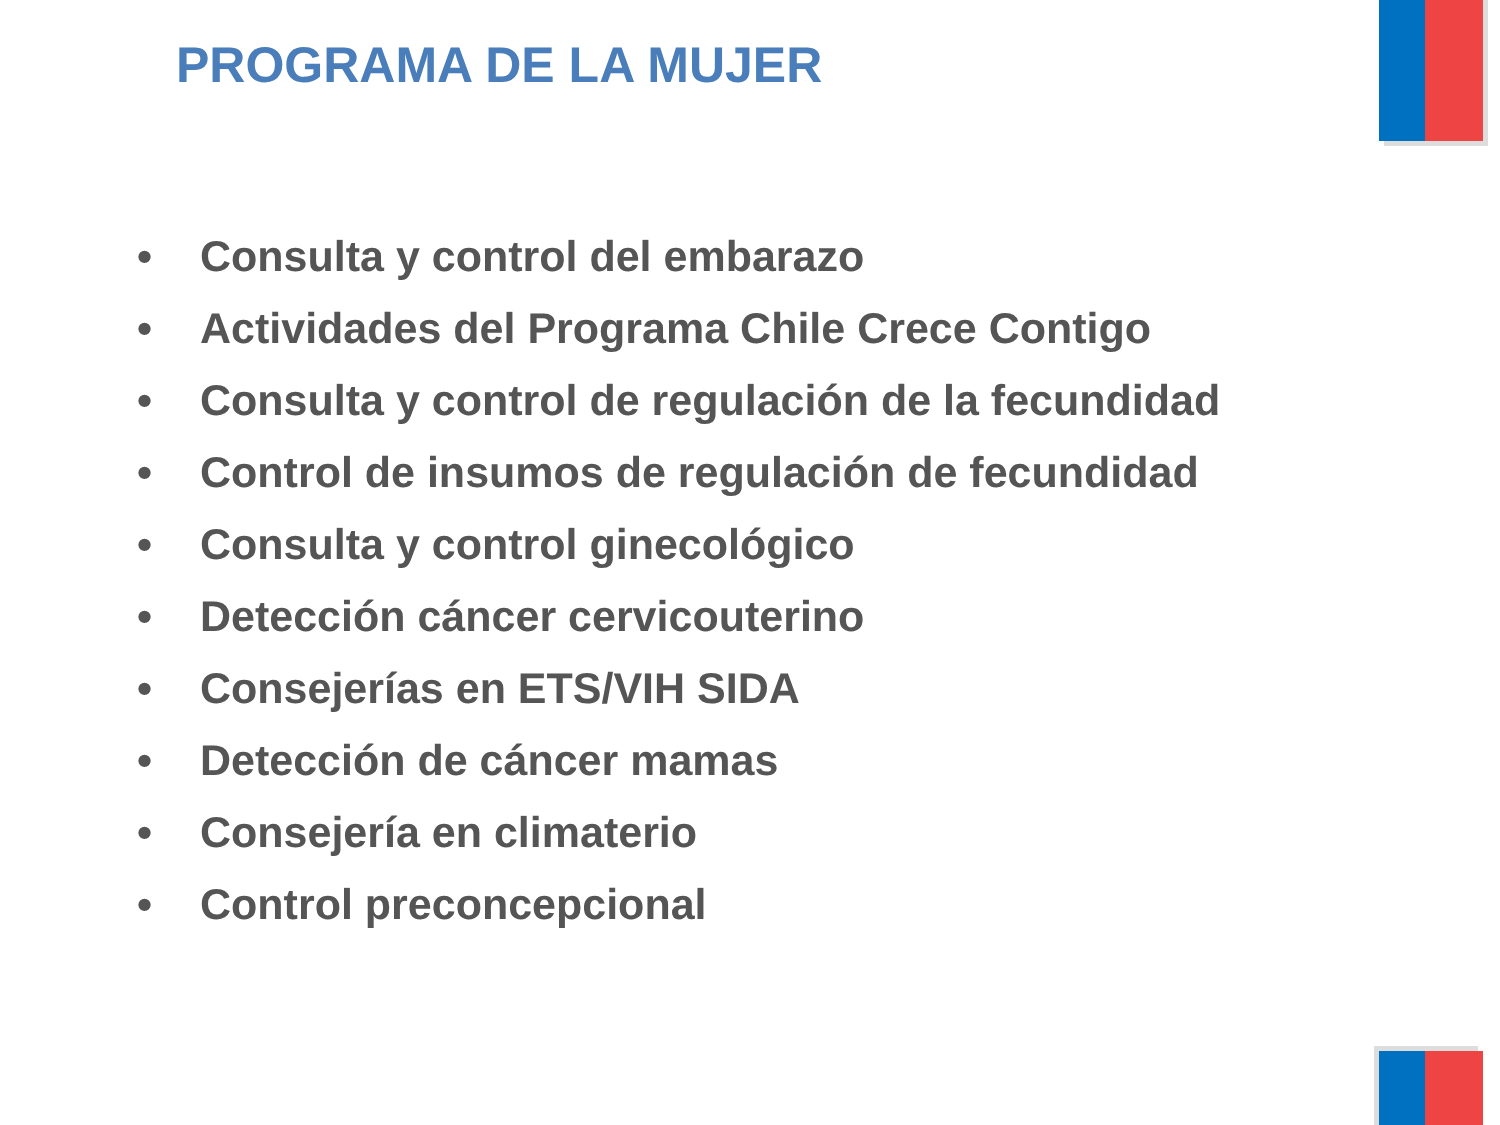PROGRAMA DE LA MUJER
• Consulta y control del embarazo
• Actividades del Programa Chile Crece Contigo
• Consulta y control de regulación de la fecundidad
• Control de insumos de regulación de fecundidad
• Consulta y control ginecológico
• Detección cáncer cervicouterino
• Consejerías en ETS/VIH SIDA
• Detección de cáncer mamas
• Consejería en climaterio
• Control preconcepcional